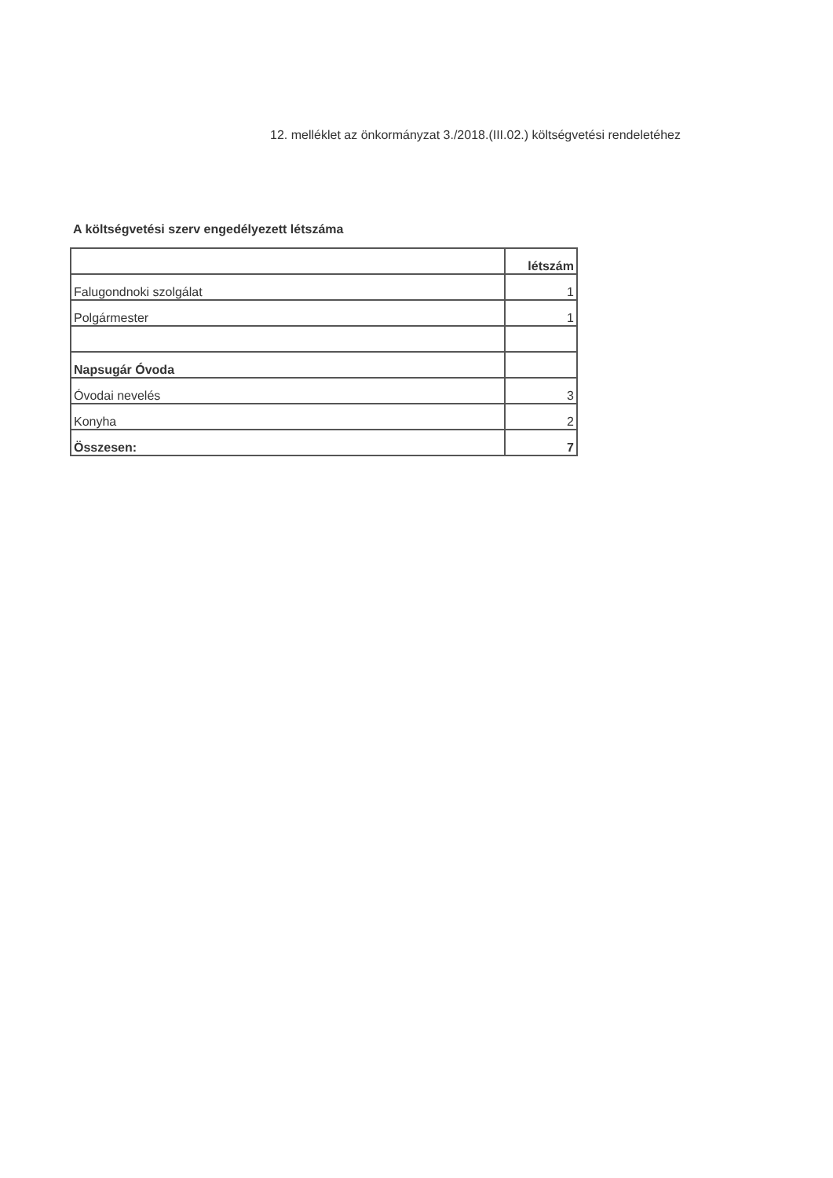12. melléklet az önkormányzat 3./2018.(III.02.) költségvetési rendeletéhez
A költségvetési szerv engedélyezett létszáma
| | létszám |
| Falugondnoki szolgálat | 1 |
| Polgármester | 1 |
| Napsugár Óvoda | |
| Óvodai nevelés | 3 |
| Konyha | 2 |
| Összesen: | 7 |